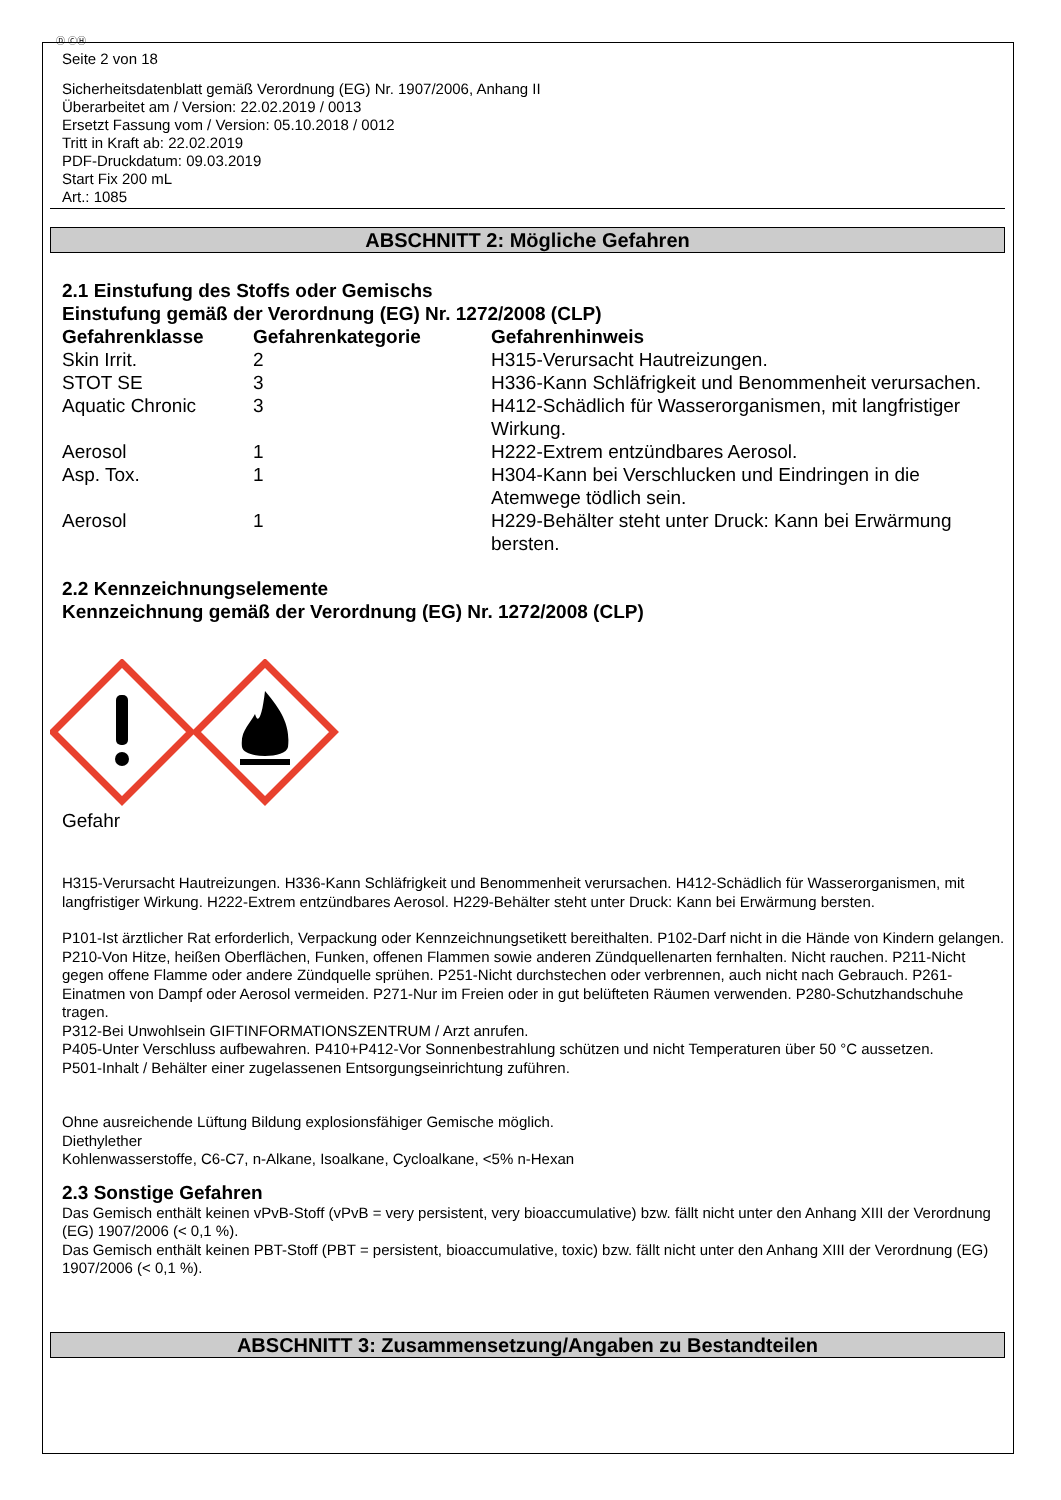Ⓓ ⒸⒽ
Seite 2 von 18
Sicherheitsdatenblatt gemäß Verordnung (EG) Nr. 1907/2006, Anhang II
Überarbeitet am / Version: 22.02.2019 / 0013
Ersetzt Fassung vom / Version: 05.10.2018 / 0012
Tritt in Kraft ab: 22.02.2019
PDF-Druckdatum: 09.03.2019
Start Fix 200 mL
Art.: 1085
ABSCHNITT 2: Mögliche Gefahren
2.1 Einstufung des Stoffs oder Gemischs
Einstufung gemäß der Verordnung (EG) Nr. 1272/2008 (CLP)
| Gefahrenklasse | Gefahrenkategorie | Gefahrenhinweis |
| --- | --- | --- |
| Skin Irrit. | 2 | H315-Verursacht Hautreizungen. |
| STOT SE | 3 | H336-Kann Schläfrigkeit und Benommenheit verursachen. |
| Aquatic Chronic | 3 | H412-Schädlich für Wasserorganismen, mit langfristiger Wirkung. |
| Aerosol | 1 | H222-Extrem entzündbares Aerosol. |
| Asp. Tox. | 1 | H304-Kann bei Verschlucken und Eindringen in die Atemwege tödlich sein. |
| Aerosol | 1 | H229-Behälter steht unter Druck: Kann bei Erwärmung bersten. |
2.2 Kennzeichnungselemente
Kennzeichnung gemäß der Verordnung (EG) Nr. 1272/2008 (CLP)
Gefahr
H315-Verursacht Hautreizungen. H336-Kann Schläfrigkeit und Benommenheit verursachen. H412-Schädlich für Wasserorganismen, mit langfristiger Wirkung. H222-Extrem entzündbares Aerosol. H229-Behälter steht unter Druck: Kann bei Erwärmung bersten.
P101-Ist ärztlicher Rat erforderlich, Verpackung oder Kennzeichnungsetikett bereithalten. P102-Darf nicht in die Hände von Kindern gelangen.
P210-Von Hitze, heißen Oberflächen, Funken, offenen Flammen sowie anderen Zündquellenarten fernhalten. Nicht rauchen. P211-Nicht gegen offene Flamme oder andere Zündquelle sprühen. P251-Nicht durchstechen oder verbrennen, auch nicht nach Gebrauch. P261-Einatmen von Dampf oder Aerosol vermeiden. P271-Nur im Freien oder in gut belüfteten Räumen verwenden. P280-Schutzhandschuhe tragen.
P312-Bei Unwohlsein GIFTINFORMATIONSZENTRUM / Arzt anrufen.
P405-Unter Verschluss aufbewahren. P410+P412-Vor Sonnenbestrahlung schützen und nicht Temperaturen über 50 °C aussetzen.
P501-Inhalt / Behälter einer zugelassenen Entsorgungseinrichtung zuführen.
Ohne ausreichende Lüftung Bildung explosionsfähiger Gemische möglich.
Diethylether
Kohlenwasserstoffe, C6-C7, n-Alkane, Isoalkane, Cycloalkane, <5% n-Hexan
2.3 Sonstige Gefahren
Das Gemisch enthält keinen vPvB-Stoff (vPvB = very persistent, very bioaccumulative) bzw. fällt nicht unter den Anhang XIII der Verordnung (EG) 1907/2006 (< 0,1 %).
Das Gemisch enthält keinen PBT-Stoff (PBT = persistent, bioaccumulative, toxic) bzw. fällt nicht unter den Anhang XIII der Verordnung (EG) 1907/2006 (< 0,1 %).
ABSCHNITT 3: Zusammensetzung/Angaben zu Bestandteilen